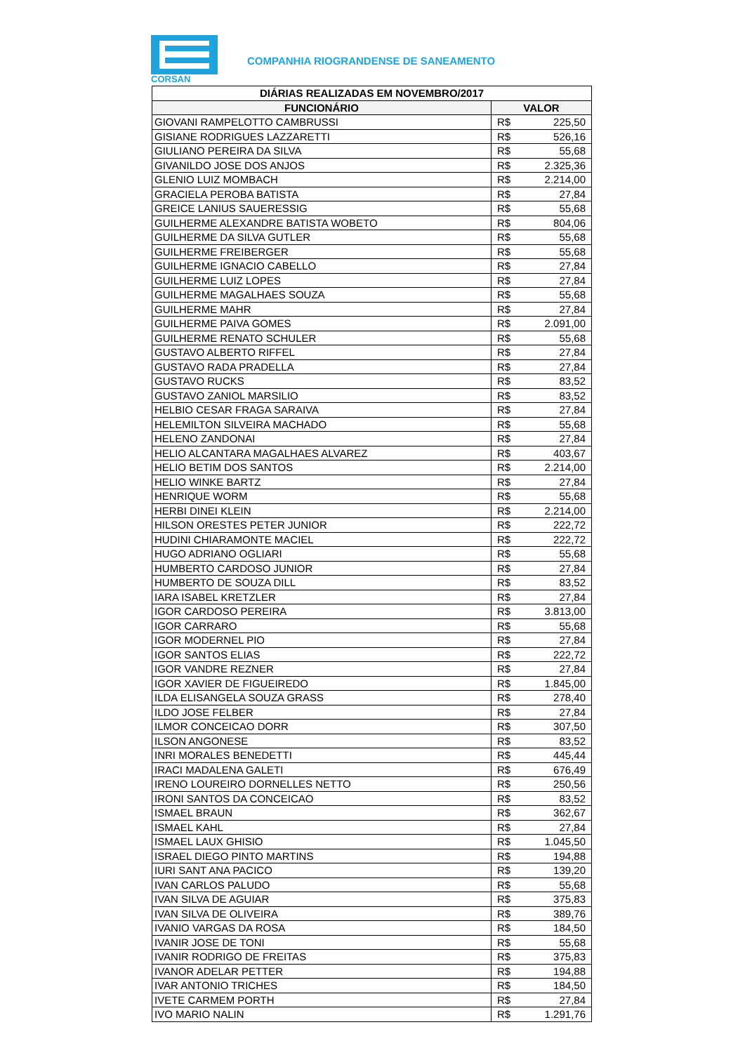CORSAN
COMPANHIA RIOGRANDENSE DE SANEAMENTO
| DIÁRIAS REALIZADAS EM NOVEMBRO/2017 | | |
| --- | --- | --- |
| FUNCIONÁRIO | VALOR | |
| GIOVANI RAMPELOTTO CAMBRUSSI | R$ | 225,50 |
| GISIANE RODRIGUES LAZZARETTI | R$ | 526,16 |
| GIULIANO PEREIRA DA SILVA | R$ | 55,68 |
| GIVANILDO JOSE DOS ANJOS | R$ | 2.325,36 |
| GLENIO LUIZ MOMBACH | R$ | 2.214,00 |
| GRACIELA PEROBA BATISTA | R$ | 27,84 |
| GREICE LANIUS SAUERESSIG | R$ | 55,68 |
| GUILHERME ALEXANDRE BATISTA WOBETO | R$ | 804,06 |
| GUILHERME DA SILVA GUTLER | R$ | 55,68 |
| GUILHERME FREIBERGER | R$ | 55,68 |
| GUILHERME IGNACIO CABELLO | R$ | 27,84 |
| GUILHERME LUIZ LOPES | R$ | 27,84 |
| GUILHERME MAGALHAES SOUZA | R$ | 55,68 |
| GUILHERME MAHR | R$ | 27,84 |
| GUILHERME PAIVA GOMES | R$ | 2.091,00 |
| GUILHERME RENATO SCHULER | R$ | 55,68 |
| GUSTAVO ALBERTO RIFFEL | R$ | 27,84 |
| GUSTAVO RADA PRADELLA | R$ | 27,84 |
| GUSTAVO RUCKS | R$ | 83,52 |
| GUSTAVO ZANIOL MARSILIO | R$ | 83,52 |
| HELBIO CESAR FRAGA SARAIVA | R$ | 27,84 |
| HELEMILTON SILVEIRA MACHADO | R$ | 55,68 |
| HELENO ZANDONAI | R$ | 27,84 |
| HELIO ALCANTARA MAGALHAES ALVAREZ | R$ | 403,67 |
| HELIO BETIM DOS SANTOS | R$ | 2.214,00 |
| HELIO WINKE BARTZ | R$ | 27,84 |
| HENRIQUE WORM | R$ | 55,68 |
| HERBI DINEI KLEIN | R$ | 2.214,00 |
| HILSON ORESTES PETER JUNIOR | R$ | 222,72 |
| HUDINI CHIARAMONTE MACIEL | R$ | 222,72 |
| HUGO ADRIANO OGLIARI | R$ | 55,68 |
| HUMBERTO CARDOSO JUNIOR | R$ | 27,84 |
| HUMBERTO DE SOUZA DILL | R$ | 83,52 |
| IARA ISABEL KRETZLER | R$ | 27,84 |
| IGOR CARDOSO PEREIRA | R$ | 3.813,00 |
| IGOR CARRARO | R$ | 55,68 |
| IGOR MODERNEL PIO | R$ | 27,84 |
| IGOR SANTOS ELIAS | R$ | 222,72 |
| IGOR VANDRE REZNER | R$ | 27,84 |
| IGOR XAVIER DE FIGUEIREDO | R$ | 1.845,00 |
| ILDA ELISANGELA SOUZA GRASS | R$ | 278,40 |
| ILDO JOSE FELBER | R$ | 27,84 |
| ILMOR CONCEICAO DORR | R$ | 307,50 |
| ILSON ANGONESE | R$ | 83,52 |
| INRI MORALES BENEDETTI | R$ | 445,44 |
| IRACI MADALENA GALETI | R$ | 676,49 |
| IRENO LOUREIRO DORNELLES NETTO | R$ | 250,56 |
| IRONI SANTOS DA CONCEICAO | R$ | 83,52 |
| ISMAEL BRAUN | R$ | 362,67 |
| ISMAEL KAHL | R$ | 27,84 |
| ISMAEL LAUX GHISIO | R$ | 1.045,50 |
| ISRAEL DIEGO PINTO MARTINS | R$ | 194,88 |
| IURI SANT ANA PACICO | R$ | 139,20 |
| IVAN CARLOS PALUDO | R$ | 55,68 |
| IVAN SILVA DE AGUIAR | R$ | 375,83 |
| IVAN SILVA DE OLIVEIRA | R$ | 389,76 |
| IVANIO VARGAS DA ROSA | R$ | 184,50 |
| IVANIR JOSE DE TONI | R$ | 55,68 |
| IVANIR RODRIGO DE FREITAS | R$ | 375,83 |
| IVANOR ADELAR PETTER | R$ | 194,88 |
| IVAR ANTONIO TRICHES | R$ | 184,50 |
| IVETE CARMEM PORTH | R$ | 27,84 |
| IVO MARIO NALIN | R$ | 1.291,76 |